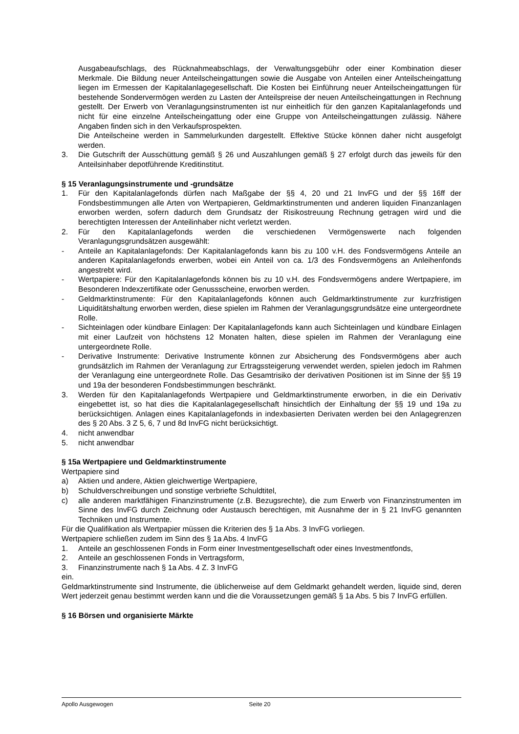Ausgabeaufschlags, des Rücknahmeabschlags, der Verwaltungsgebühr oder einer Kombination dieser Merkmale. Die Bildung neuer Anteilscheingattungen sowie die Ausgabe von Anteilen einer Anteilscheingattung liegen im Ermessen der Kapitalanlagegesellschaft. Die Kosten bei Einführung neuer Anteilscheingattungen für bestehende Sondervermögen werden zu Lasten der Anteilspreise der neuen Anteilscheingattungen in Rechnung gestellt. Der Erwerb von Veranlagungsinstrumenten ist nur einheitlich für den ganzen Kapitalanlagefonds und nicht für eine einzelne Anteilscheingattung oder eine Gruppe von Anteilscheingattungen zulässig. Nähere Angaben finden sich in den Verkaufsprospekten.
Die Anteilscheine werden in Sammelurkunden dargestellt. Effektive Stücke können daher nicht ausgefolgt werden.
3. Die Gutschrift der Ausschüttung gemäß § 26 und Auszahlungen gemäß § 27 erfolgt durch das jeweils für den Anteilsinhaber depotführende Kreditinstitut.
§ 15 Veranlagungsinstrumente und -grundsätze
1. Für den Kapitalanlagefonds dürfen nach Maßgabe der §§ 4, 20 und 21 InvFG und der §§ 16ff der Fondsbestimmungen alle Arten von Wertpapieren, Geldmarktinstrumenten und anderen liquiden Finanzanlagen erworben werden, sofern dadurch dem Grundsatz der Risikostreuung Rechnung getragen wird und die berechtigten Interessen der Anteilinhaber nicht verletzt werden.
2. Für den Kapitalanlagefonds werden die verschiedenen Vermögenswerte nach folgenden Veranlagungsgrundsätzen ausgewählt:
- Anteile an Kapitalanlagefonds: Der Kapitalanlagefonds kann bis zu 100 v.H. des Fondsvermögens Anteile an anderen Kapitalanlagefonds erwerben, wobei ein Anteil von ca. 1/3 des Fondsvermögens an Anleihenfonds angestrebt wird.
- Wertpapiere: Für den Kapitalanlagefonds können bis zu 10 v.H. des Fondsvermögens andere Wertpapiere, im Besonderen Indexzertifikate oder Genussscheine, erworben werden.
- Geldmarktinstrumente: Für den Kapitalanlagefonds können auch Geldmarktinstrumente zur kurzfristigen Liquiditätshaltung erworben werden, diese spielen im Rahmen der Veranlagungsgrundsätze eine untergeordnete Rolle.
- Sichteinlagen oder kündbare Einlagen: Der Kapitalanlagefonds kann auch Sichteinlagen und kündbare Einlagen mit einer Laufzeit von höchstens 12 Monaten halten, diese spielen im Rahmen der Veranlagung eine untergeordnete Rolle.
- Derivative Instrumente: Derivative Instrumente können zur Absicherung des Fondsvermögens aber auch grundsätzlich im Rahmen der Veranlagung zur Ertragssteigerung verwendet werden, spielen jedoch im Rahmen der Veranlagung eine untergeordnete Rolle. Das Gesamtrisiko der derivativen Positionen ist im Sinne der §§ 19 und 19a der besonderen Fondsbestimmungen beschränkt.
3. Werden für den Kapitalanlagefonds Wertpapiere und Geldmarktinstrumente erworben, in die ein Derivativ eingebettet ist, so hat dies die Kapitalanlagegesellschaft hinsichtlich der Einhaltung der §§ 19 und 19a zu berücksichtigen. Anlagen eines Kapitalanlagefonds in indexbasierten Derivaten werden bei den Anlagegrenzen des § 20 Abs. 3 Z 5, 6, 7 und 8d InvFG nicht berücksichtigt.
4. nicht anwendbar
5. nicht anwendbar
§ 15a Wertpapiere und Geldmarktinstrumente
Wertpapiere sind
a) Aktien und andere, Aktien gleichwertige Wertpapiere,
b) Schuldverschreibungen und sonstige verbriefte Schuldtitel,
c) alle anderen marktfähigen Finanzinstrumente (z.B. Bezugsrechte), die zum Erwerb von Finanzinstrumenten im Sinne des InvFG durch Zeichnung oder Austausch berechtigen, mit Ausnahme der in § 21 InvFG genannten Techniken und Instrumente.
Für die Qualifikation als Wertpapier müssen die Kriterien des § 1a Abs. 3 InvFG vorliegen.
Wertpapiere schließen zudem im Sinn des § 1a Abs. 4 InvFG
1. Anteile an geschlossenen Fonds in Form einer Investmentgesellschaft oder eines Investmentfonds,
2. Anteile an geschlossenen Fonds in Vertragsform,
3. Finanzinstrumente nach § 1a Abs. 4 Z. 3 InvFG
ein.
Geldmarktinstrumente sind Instrumente, die üblicherweise auf dem Geldmarkt gehandelt werden, liquide sind, deren Wert jederzeit genau bestimmt werden kann und die die Voraussetzungen gemäß § 1a Abs. 5 bis 7 InvFG erfüllen.
§ 16 Börsen und organisierte Märkte
Apollo Ausgewogen Seite 20